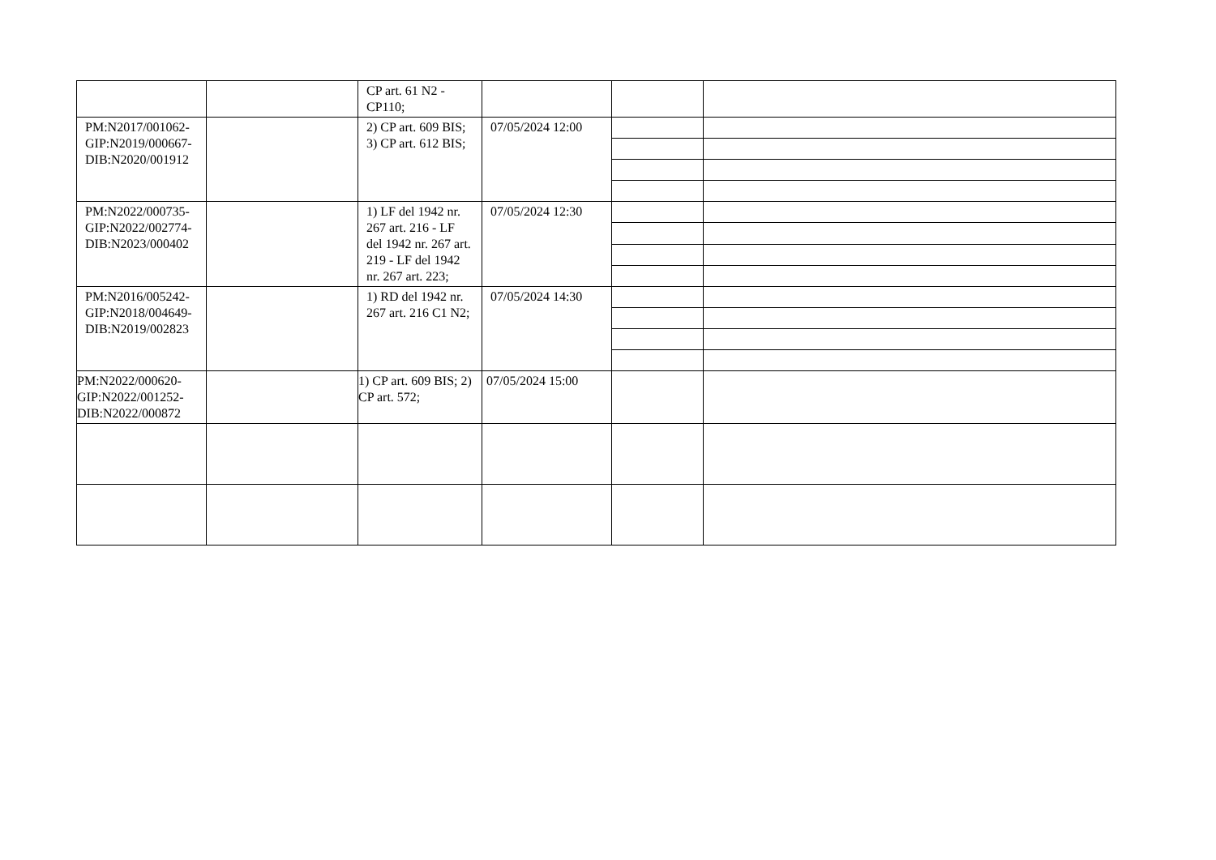| | | CP art. 61 N2 - CP110; | | | |
| PM:N2017/001062-GIP:N2019/000667-DIB:N2020/001912 | | 2) CP art. 609 BIS; 3) CP art. 612 BIS; | 07/05/2024 12:00 | | |
| PM:N2022/000735-GIP:N2022/002774-DIB:N2023/000402 | | 1) LF del 1942 nr. 267 art. 216 - LF del 1942 nr. 267 art. 219 - LF del 1942 nr. 267 art. 223; | 07/05/2024 12:30 | | |
| PM:N2016/005242-GIP:N2018/004649-DIB:N2019/002823 | | 1) RD del 1942 nr. 267 art. 216 C1 N2; | 07/05/2024 14:30 | | |
| PM:N2022/000620-GIP:N2022/001252-DIB:N2022/000872 | | 1) CP art. 609 BIS; 2) CP art. 572; | 07/05/2024 15:00 | | |